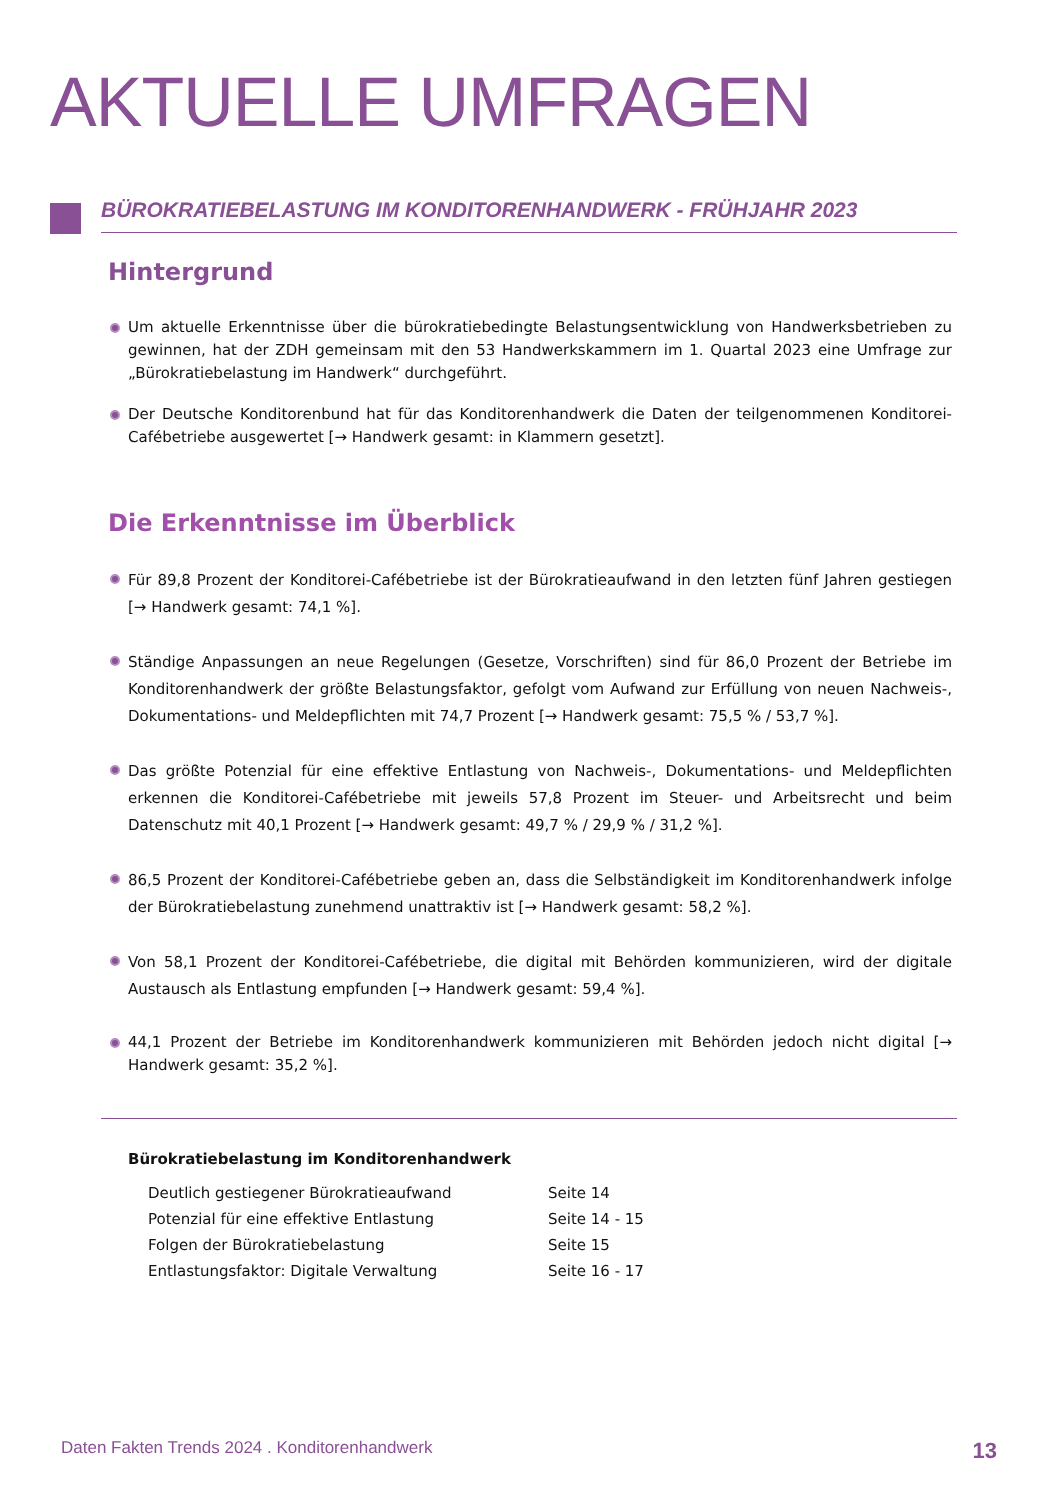AKTUELLE UMFRAGEN
BÜROKRATIEBELASTUNG IM KONDITORENHANDWERK - FRÜHJAHR 2023
Hintergrund
Um aktuelle Erkenntnisse über die bürokratiebedingte Belastungsentwicklung von Handwerksbetrieben zu gewinnen, hat der ZDH gemeinsam mit den 53 Handwerkskammern im 1. Quartal 2023 eine Umfrage zur „Bürokratiebelastung im Handwerk“ durchgeführt.
Der Deutsche Konditorenbund hat für das Konditorenhandwerk die Daten der teilgenommenen Konditorei-Cafébetriebe ausgewertet [→ Handwerk gesamt: in Klammern gesetzt].
Die Erkenntnisse im Überblick
Für 89,8 Prozent der Konditorei-Cafébetriebe ist der Bürokratieaufwand in den letzten fünf Jahren gestiegen [→ Handwerk gesamt: 74,1 %].
Ständige Anpassungen an neue Regelungen (Gesetze, Vorschriften) sind für 86,0 Prozent der Betriebe im Konditorenhandwerk der größte Belastungsfaktor, gefolgt vom Aufwand zur Erfüllung von neuen Nachweis-, Dokumentations- und Meldepflichten mit 74,7 Prozent [→ Handwerk gesamt: 75,5 % / 53,7 %].
Das größte Potenzial für eine effektive Entlastung von Nachweis-, Dokumentations- und Meldepflichten erkennen die Konditorei-Cafébetriebe mit jeweils 57,8 Prozent im Steuer- und Arbeitsrecht und beim Datenschutz mit 40,1 Prozent [→ Handwerk gesamt: 49,7 % / 29,9 % / 31,2 %].
86,5 Prozent der Konditorei-Cafébetriebe geben an, dass die Selbständigkeit im Konditorenhandwerk infolge der Bürokratiebelastung zunehmend unattraktiv ist [→ Handwerk gesamt: 58,2 %].
Von 58,1 Prozent der Konditorei-Cafébetriebe, die digital mit Behörden kommunizieren, wird der digitale Austausch als Entlastung empfunden [→ Handwerk gesamt: 59,4 %].
44,1 Prozent der Betriebe im Konditorenhandwerk kommunizieren mit Behörden jedoch nicht digital [→ Handwerk gesamt: 35,2 %].
Bürokratiebelastung im Konditorenhandwerk
| Deutlich gestiegener Bürokratieaufwand | Seite 14 |
| Potenzial für eine effektive Entlastung | Seite 14 - 15 |
| Folgen der Bürokratiebelastung | Seite 15 |
| Entlastungsfaktor: Digitale Verwaltung | Seite 16 - 17 |
Daten Fakten Trends 2024 . Konditorenhandwerk 13